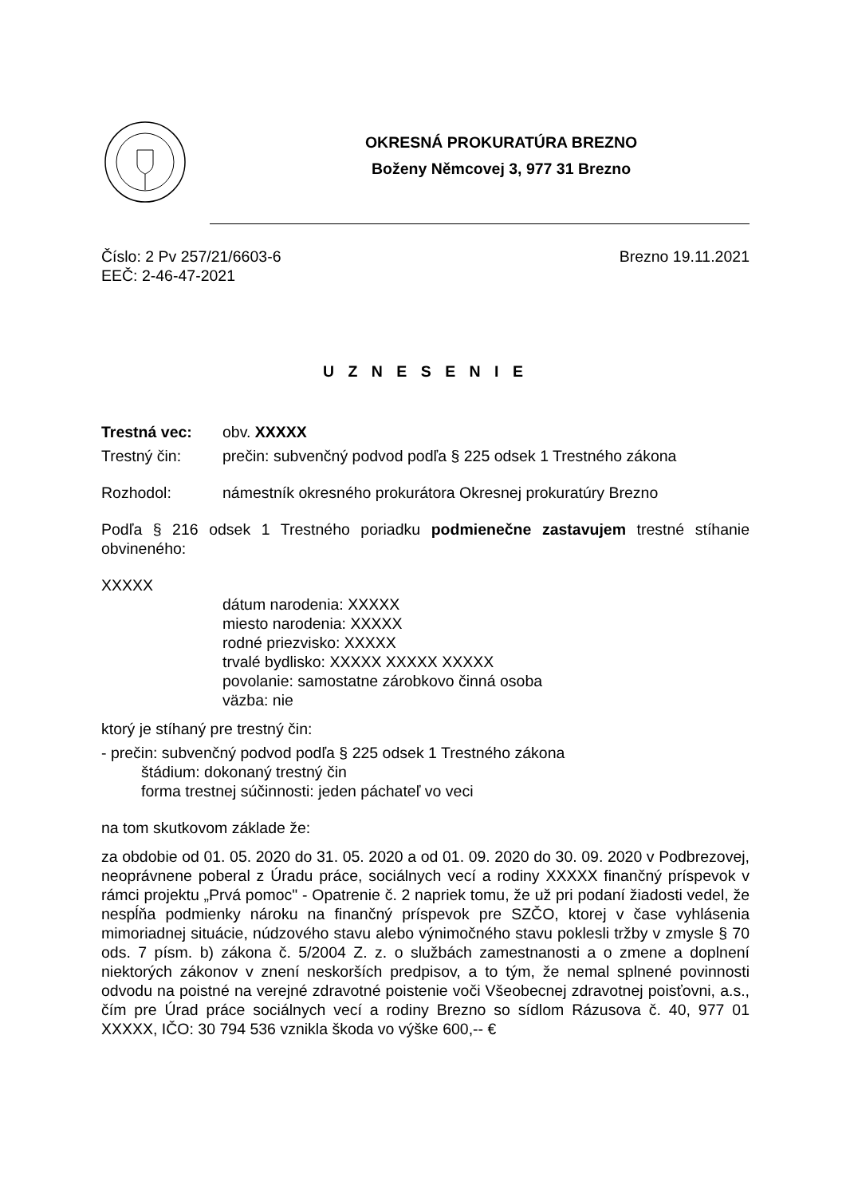OKRESNÁ PROKURATÚRA BREZNO
Boženy Němcovej 3, 977 31 Brezno
Číslo: 2 Pv 257/21/6603-6 Brezno 19.11.2021
EEČ: 2-46-47-2021
U Z N E S E N I E
Trestná vec: obv. XXXXX
Trestný čin: prečin: subvenčný podvod podľa § 225 odsek 1 Trestného zákona
Rozhodol: námestník okresného prokurátora Okresnej prokuratúry Brezno
Podľa § 216 odsek 1 Trestného poriadku podmienečne zastavujem trestné stíhanie obvineného:
XXXXX
dátum narodenia: XXXXX
miesto narodenia: XXXXX
rodné priezvisko: XXXXX
trvalé bydlisko: XXXXX XXXXX XXXXX
povolanie: samostatne zárobkovo činná osoba
väzba: nie
ktorý je stíhaný pre trestný čin:
- prečin: subvenčný podvod podľa § 225 odsek 1 Trestného zákona
štádium: dokonaný trestný čin
forma trestnej súčinnosti: jeden páchateľ vo veci
na tom skutkovom základe že:
za obdobie od 01. 05. 2020 do 31. 05. 2020 a od 01. 09. 2020 do 30. 09. 2020 v Podbrezovej, neoprávnene poberal z Úradu práce, sociálnych vecí a rodiny XXXXX finančný príspevok v rámci projektu „Prvá pomoc" - Opatrenie č. 2 napriek tomu, že už pri podaní žiadosti vedel, že nespĺňa podmienky nároku na finančný príspevok pre SZČO, ktorej v čase vyhlásenia mimoriadnej situácie, núdzového stavu alebo výnimočného stavu poklesli tržby v zmysle § 70 ods. 7 písm. b) zákona č. 5/2004 Z. z. o službách zamestnanosti a o zmene a doplnení niektorých zákonov v znení neskorších predpisov, a to tým, že nemal splnené povinnosti odvodu na poistné na verejné zdravotné poistenie voči Všeobecnej zdravotnej poisťovni, a.s., čím pre Úrad práce sociálnych vecí a rodiny Brezno so sídlom Rázusova č. 40, 977 01 XXXXX, IČO: 30 794 536 vznikla škoda vo výške 600,-- €